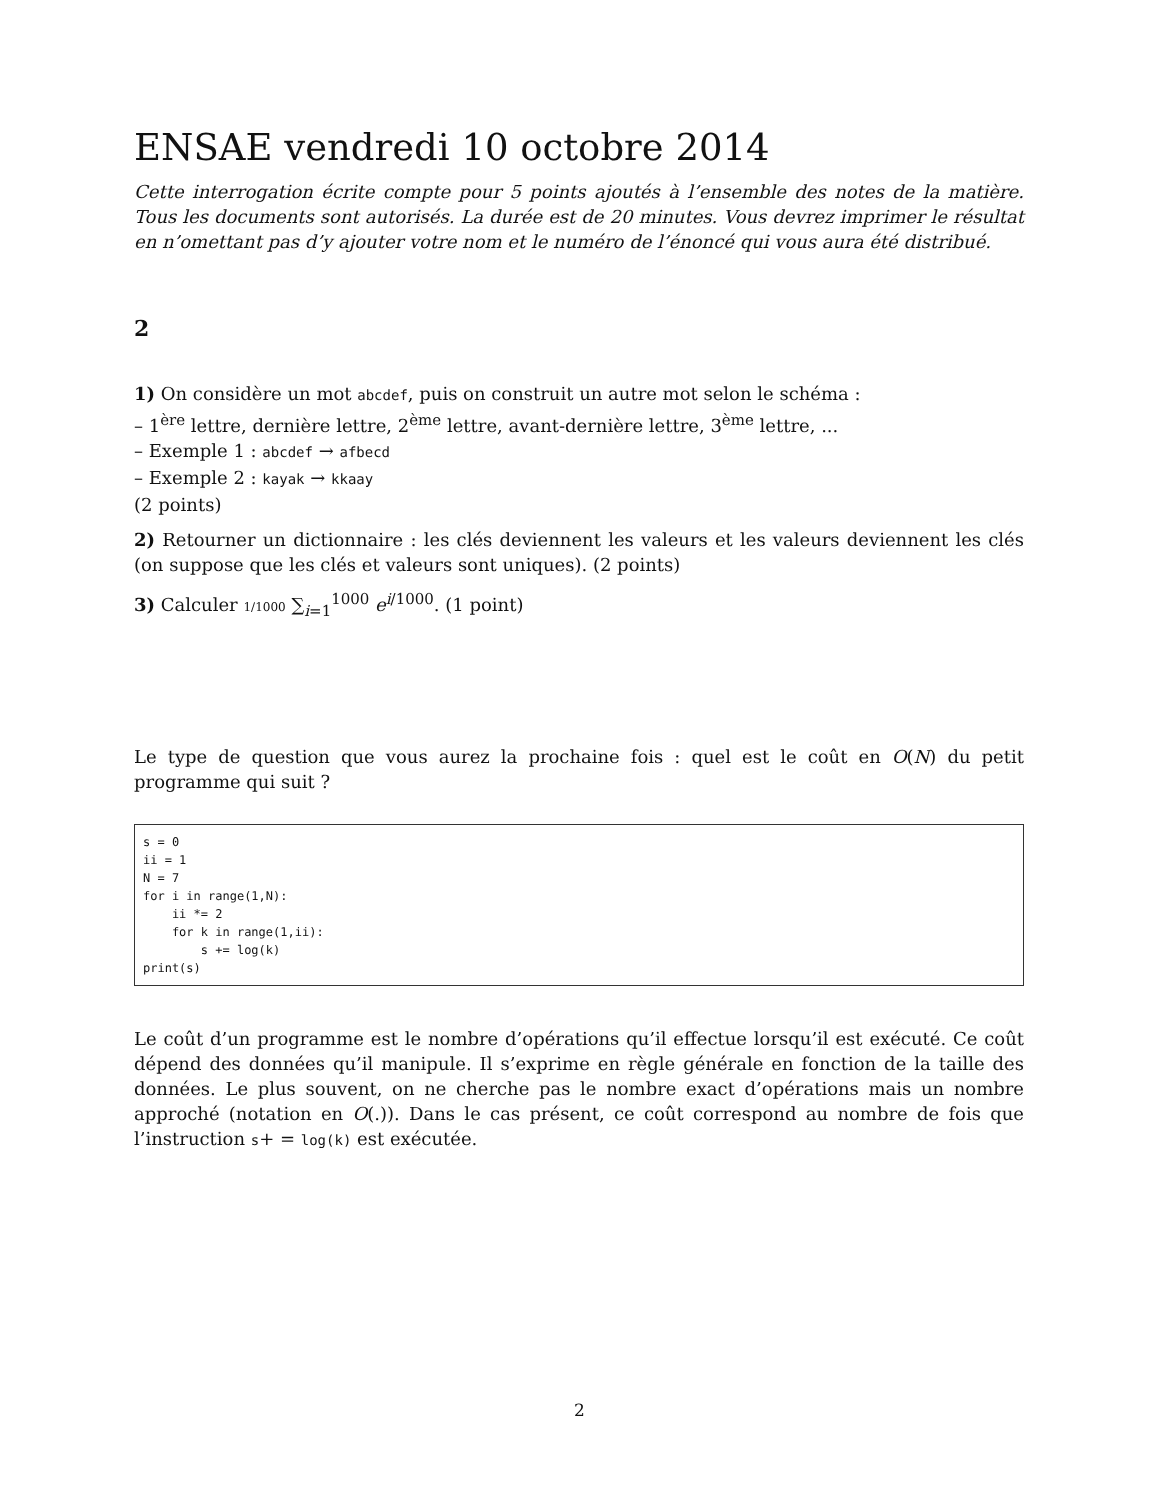ENSAE vendredi 10 octobre 2014
Cette interrogation écrite compte pour 5 points ajoutés à l’ensemble des notes de la matière. Tous les documents sont autorisés. La durée est de 20 minutes. Vous devrez imprimer le résultat en n’omettant pas d’y ajouter votre nom et le numéro de l’énoncé qui vous aura été distribué.
2
1) On considère un mot abcdef, puis on construit un autre mot selon le schéma :
– 1<sup>ère</sup> lettre, dernière lettre, 2<sup>ème</sup> lettre, avant-dernière lettre, 3<sup>ème</sup> lettre, ...
– Exemple 1 : abcdef → afbecd
– Exemple 2 : kayak → kkaay
(2 points)
2) Retourner un dictionnaire : les clés deviennent les valeurs et les valeurs deviennent les clés (on suppose que les clés et valeurs sont uniques). (2 points)
3) Calculer 1/1000 ∑<sub>i=1</sub><sup>1000</sup> e<sup>i/1000</sup>. (1 point)
Le type de question que vous aurez la prochaine fois : quel est le coût en O(N) du petit programme qui suit ?
s = 0
ii = 1
N = 7
for i in range(1,N):
    ii *= 2
    for k in range(1,ii):
        s += log(k)
print(s)
Le coût d’un programme est le nombre d’opérations qu’il effectue lorsqu’il est exécuté. Ce coût dépend des données qu’il manipule. Il s’exprime en règle générale en fonction de la taille des données. Le plus souvent, on ne cherche pas le nombre exact d’opérations mais un nombre approché (notation en O(.)). Dans le cas présent, ce coût correspond au nombre de fois que l’instruction s+ = log(k) est exécutée.
2